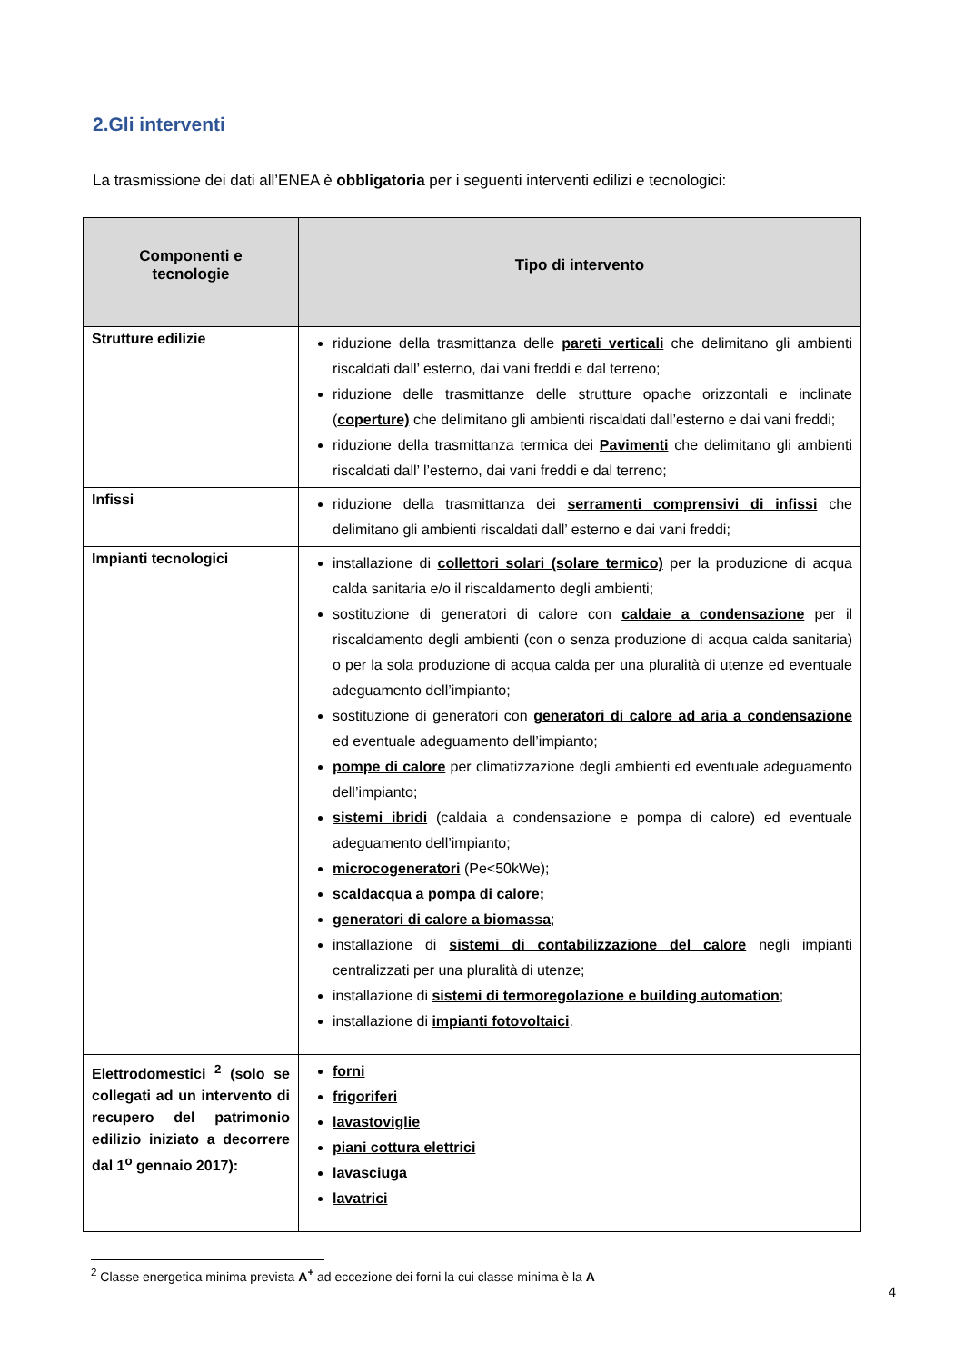2.Gli interventi
La trasmissione dei dati all’ENEA è obbligatoria per i seguenti interventi edilizi e tecnologici:
| Componenti e tecnologie | Tipo di intervento |
| --- | --- |
| Strutture edilizie | riduzione della trasmittanza delle pareti verticali che delimitano gli ambienti riscaldati dall’ esterno, dai vani freddi e dal terreno; riduzione delle trasmittanze delle strutture opache orizzontali e inclinate ( coperture) che delimitano gli ambienti riscaldati dall’esterno e dai vani freddi; riduzione della trasmittanza termica dei Pavimenti che delimitano gli ambienti riscaldati dall’ l’esterno, dai vani freddi e dal terreno; |
| Infissi | riduzione della trasmittanza dei serramenti comprensivi di infissi che delimitano gli ambienti riscaldati dall’ esterno e dai vani freddi; |
| Impianti tecnologici | installazione di collettori solari (solare termico) per la produzione di acqua calda sanitaria e/o il riscaldamento degli ambienti; sostituzione di generatori di calore con caldaie a condensazione per il riscaldamento degli ambienti (con o senza produzione di acqua calda sanitaria) o per la sola produzione di acqua calda per una pluralità di utenze ed eventuale adeguamento dell’impianto; sostituzione di generatori con generatori di calore ad aria a condensazione ed eventuale adeguamento dell’impianto; pompe di calore per climatizzazione degli ambienti ed eventuale adeguamento dell’impianto; sistemi ibridi (caldaia a condensazione e pompa di calore) ed eventuale adeguamento dell’impianto; microcogeneratori (Pe<50kWe); scaldacqua a pompa di calore; generatori di calore a biomassa ; installazione di sistemi di contabilizzazione del calore negli impianti centralizzati per una pluralità di utenze; installazione di sistemi di termoregolazione e building automation ; installazione di impianti fotovoltaici . |
| Elettrodomestici <sup>2</sup> (solo se collegati ad un intervento di recupero del patrimonio edilizio iniziato a decorrere dal 1<sup>o</sup> gennaio 2017): | forni frigoriferi lavastoviglie piani cottura elettrici lavasciuga lavatrici |
<sup>2</sup> Classe energetica minima prevista A<sup>+</sup> ad eccezione dei forni la cui classe minima è la A
4